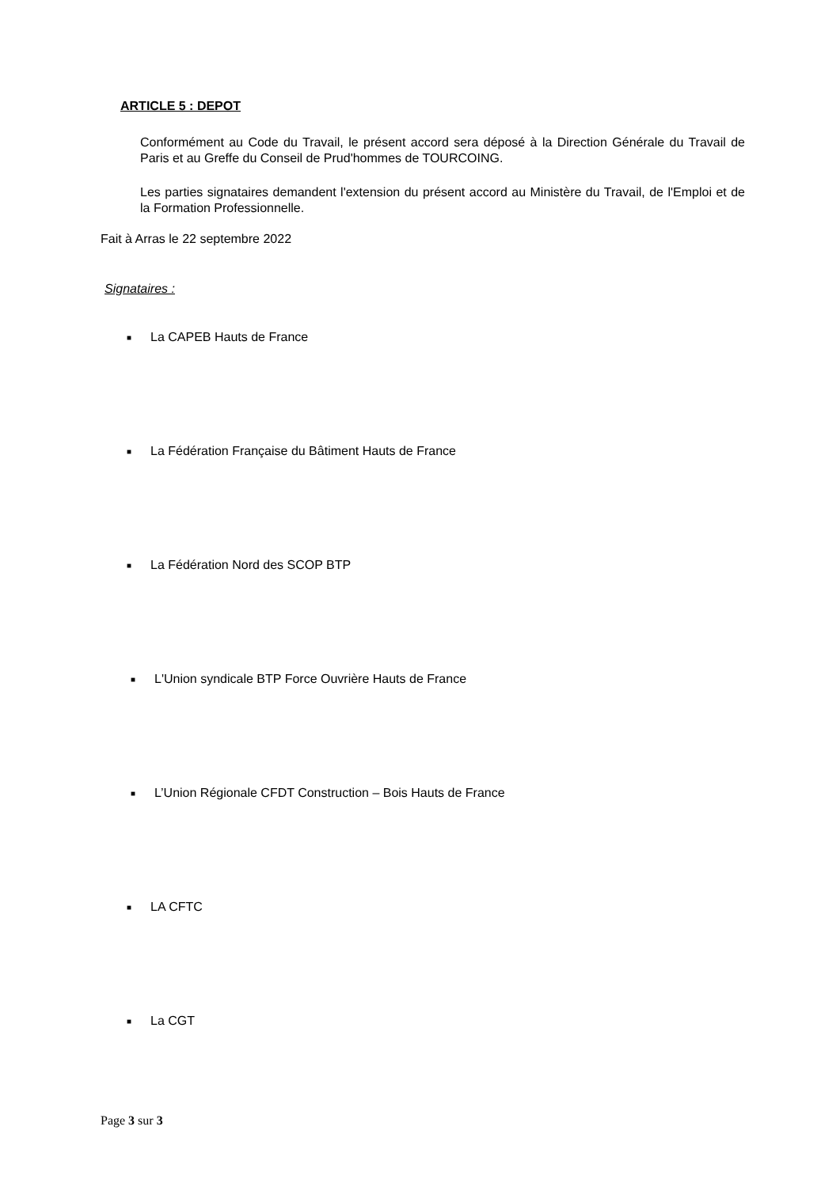ARTICLE 5 : DEPOT
Conformément au Code du Travail, le présent accord sera déposé à la Direction Générale du Travail de Paris et au Greffe du Conseil de Prud'hommes de TOURCOING.
Les parties signataires demandent l'extension du présent accord au Ministère du Travail, de l'Emploi et de la Formation Professionnelle.
Fait à Arras le 22 septembre 2022
Signataires :
■ La CAPEB Hauts de France
■ La Fédération Française du Bâtiment Hauts de France
■ La Fédération Nord des SCOP BTP
■ L'Union syndicale BTP Force Ouvrière Hauts de France
■ L’Union Régionale CFDT Construction – Bois Hauts de France
■ LA CFTC
■ La CGT
Page 3 sur 3